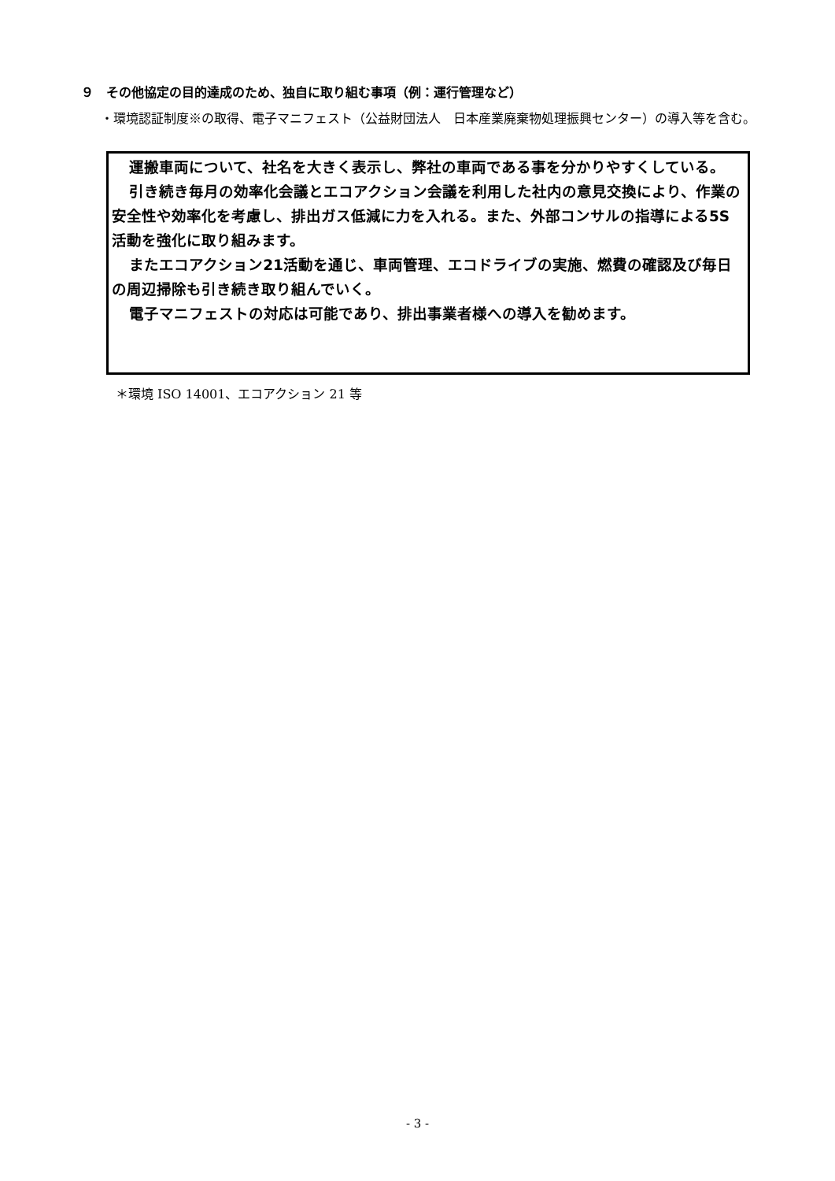９　その他協定の目的達成のため、独自に取り組む事項（例：運行管理など）
・環境認証制度※の取得、電子マニフェスト（公益財団法人　日本産業廃棄物処理振興センター）の導入等を含む。
運搬車両について、社名を大きく表示し、弊社の車両である事を分かりやすくしている。
引き続き毎月の効率化会議とエコアクション会議を利用した社内の意見交換により、作業の安全性や効率化を考慮し、排出ガス低減に力を入れる。また、外部コンサルの指導による5S活動を強化に取り組みます。
またエコアクション21活動を通じ、車両管理、エコドライブの実施、燃費の確認及び毎日の周辺掃除も引き続き取り組んでいく。
電子マニフェストの対応は可能であり、排出事業者様への導入を勧めます。
＊環境 ISO 14001、エコアクション 21 等
- 3 -